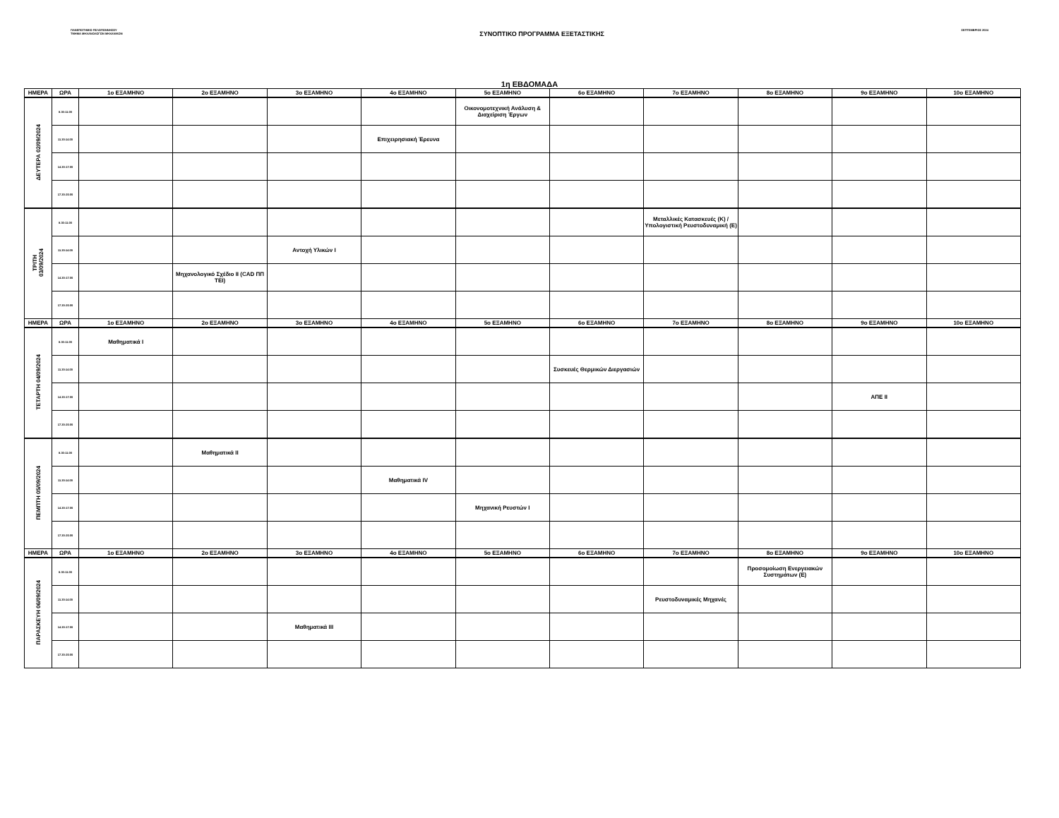ΠΑΝΕΠΙΣΤΗΜΙΟ ΠΕΛΟΠΟΝΝΗΣΟΥ
ΤΜΗΜΑ ΜΗΧΑΝΟΛΟΓΩΝ ΜΗΧΑΝΙΚΩΝ
ΣΥΝΟΠΤΙΚΟ ΠΡΟΓΡΑΜΜΑ ΕΞΕΤΑΣΤΙΚΗΣ
ΣΕΠΤΕΜΒΡΙΟΣ 2024
1η ΕΒΔΟΜΑΔΑ
| ΗΜΕΡΑ | ΩΡΑ | 1ο ΕΞΑΜΗΝΟ | 2ο ΕΞΑΜΗΝΟ | 3ο ΕΞΑΜΗΝΟ | 4ο ΕΞΑΜΗΝΟ | 5ο ΕΞΑΜΗΝΟ | 6ο ΕΞΑΜΗΝΟ | 7ο ΕΞΑΜΗΝΟ | 8ο ΕΞΑΜΗΝΟ | 9ο ΕΞΑΜΗΝΟ | 10ο ΕΞΑΜΗΝΟ |
| --- | --- | --- | --- | --- | --- | --- | --- | --- | --- | --- | --- |
| ΔΕΥΤΕΡΑ 02/09/2024 | 8.30-11.00 | | | | | Οικονομοτεχνική Ανάλυση & Διαχείριση Έργων | | | | | |
| | 11.30-14.00 | | | | Επιχειρησιακή Έρευνα | | | | | | |
| | 14.30-17.00 | | | | | | | | | | |
| | 17.30-20.00 | | | | | | | | | | |
| ΤΡΙΤΗ 03/09/2024 | 8.30-11.00 | | | | | | | Μεταλλικές Κατασκευές (Κ) / Υπολογιστική Ρευστοδυναμική (Ε) | | | |
| | 11.30-14.00 | | | Αντοχή Υλικών Ι | | | | | | | |
| | 14.30-17.00 | | Μηχανολογικό Σχέδιο ΙΙ (CAD ΠΠ ΤΕΙ) | | | | | | | | |
| | 17.30-20.00 | | | | | | | | | | |
| ΗΜΕΡΑ | ΩΡΑ | 1ο ΕΞΑΜΗΝΟ | 2ο ΕΞΑΜΗΝΟ | 3ο ΕΞΑΜΗΝΟ | 4ο ΕΞΑΜΗΝΟ | 5ο ΕΞΑΜΗΝΟ | 6ο ΕΞΑΜΗΝΟ | 7ο ΕΞΑΜΗΝΟ | 8ο ΕΞΑΜΗΝΟ | 9ο ΕΞΑΜΗΝΟ | 10ο ΕΞΑΜΗΝΟ |
| ΤΕΤΑΡΤΗ 04/09/2024 | 8.30-11.00 | Μαθηματικά Ι | | | | | | | | | |
| | 11.30-14.00 | | | | | | Συσκευές Θερμικών Διεργασιών | | | | |
| | 14.30-17.00 | | | | | | | | | ΑΠΕ ΙΙ | |
| | 17.30-20.00 | | | | | | | | | | |
| ΠΕΜΠΤΗ 05/09/2024 | 8.30-11.00 | | Μαθηματικά ΙΙ | | | | | | | | |
| | 11.30-14.00 | | | | Μαθηματικά ΙV | | | | | | |
| | 14.30-17.00 | | | | | Μηχανική Ρευστών Ι | | | | | |
| | 17.30-20.00 | | | | | | | | | | |
| ΗΜΕΡΑ | ΩΡΑ | 1ο ΕΞΑΜΗΝΟ | 2ο ΕΞΑΜΗΝΟ | 3ο ΕΞΑΜΗΝΟ | 4ο ΕΞΑΜΗΝΟ | 5ο ΕΞΑΜΗΝΟ | 6ο ΕΞΑΜΗΝΟ | 7ο ΕΞΑΜΗΝΟ | 8ο ΕΞΑΜΗΝΟ | 9ο ΕΞΑΜΗΝΟ | 10ο ΕΞΑΜΗΝΟ |
| ΠΑΡΑΣΚΕΥΗ 06/09/2024 | 8.30-11.00 | | | | | | | | Προσομοίωση Ενεργειακών Συστημάτων (Ε) | | |
| | 11.30-14.00 | | | | | | | Ρευστοδυναμικές Μηχανές | | | |
| | 14.30-17.00 | | | Μαθηματικά ΙΙΙ | | | | | | | |
| | 17.30-20.00 | | | | | | | | | | |